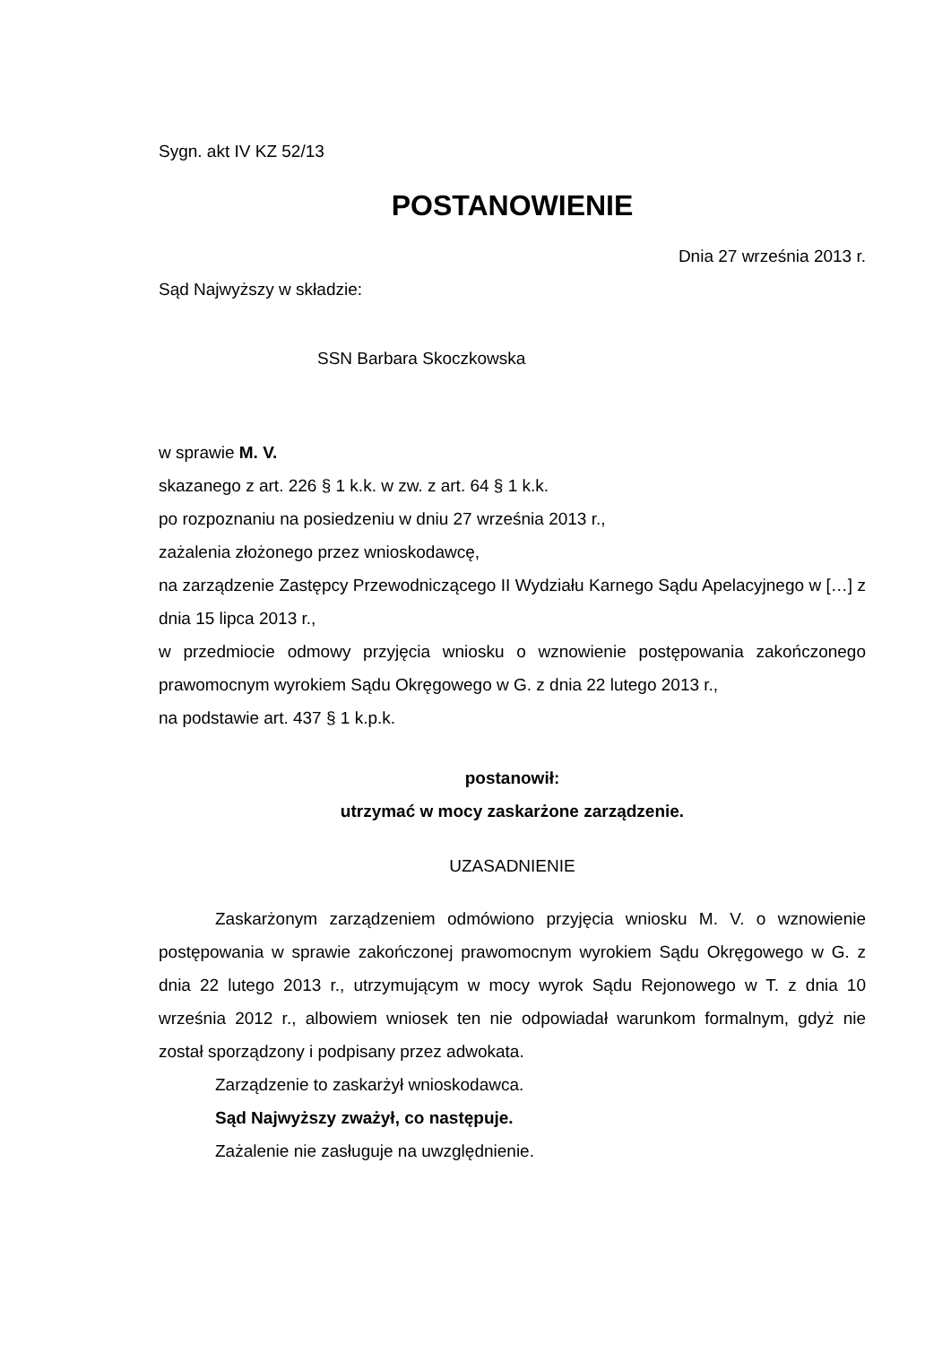Sygn. akt IV KZ 52/13
POSTANOWIENIE
Dnia 27 września 2013 r.
Sąd Najwyższy w składzie:
SSN Barbara Skoczkowska
w sprawie M. V.
skazanego z art. 226 § 1 k.k. w zw. z art. 64 § 1 k.k.
po rozpoznaniu na posiedzeniu w dniu 27 września 2013 r.,
zażalenia złożonego przez wnioskodawcę,
na zarządzenie Zastępcy Przewodniczącego II Wydziału Karnego Sądu Apelacyjnego w […] z dnia 15 lipca 2013 r.,
w przedmiocie odmowy przyjęcia wniosku o wznowienie postępowania zakończonego prawomocnym wyrokiem Sądu Okręgowego w G. z dnia 22 lutego 2013 r.,
na podstawie art. 437 § 1 k.p.k.
postanowił:
utrzymać w mocy zaskarżone zarządzenie.
UZASADNIENIE
Zaskarżonym zarządzeniem odmówiono przyjęcia wniosku M. V. o wznowienie postępowania w sprawie zakończonej prawomocnym wyrokiem Sądu Okręgowego w G. z dnia 22 lutego 2013 r., utrzymującym w mocy wyrok Sądu Rejonowego w T. z dnia 10 września 2012 r., albowiem wniosek ten nie odpowiadał warunkom formalnym, gdyż nie został sporządzony i podpisany przez adwokata.
Zarządzenie to zaskarżył wnioskodawca.
Sąd Najwyższy zważył, co następuje.
Zażalenie nie zasługuje na uwzględnienie.